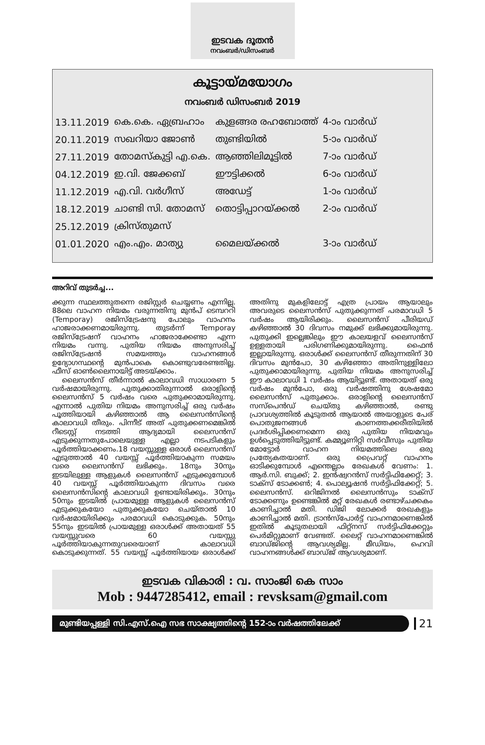ഇടവക ദൂതൻ
നവംബർ/ഡിസംബർ
കൂട്ടായ്മയോഗം
നവംബർ ഡിസംബർ 2019
| 13.11.2019 | കെ.കെ. ഏബ്രഹാം | കുളങ്ങര രഹബോത്ത് | 4-ാം വാർഡ് |
| 20.11.2019 | സഖറിയാ ജോൺ | തുണ്ടിയിൽ | 5-ാം വാർഡ് |
| 27.11.2019 | തോമസ്കുട്ടി എ.കെ. | ആഞ്ഞിലിമൂട്ടിൽ | 7-ാം വാർഡ് |
| 04.12.2019 | ഇ.വി. ജേക്കബ് | ഈട്ടിക്കൽ | 6-ാം വാർഡ് |
| 11.12.2019 | എ.വി. വർഗീസ് | അഡേട്ട് | 1-ാം വാർഡ് |
| 18.12.2019 | ചാണ്ടി സി. തോമസ് | തൊട്ടിപ്പാറയ്ക്കൽ | 2-ാം വാർഡ് |
| 25.12.2019 | ക്രിസ്തുമസ് | | |
| 01.01.2020 | എം.എം. മാത്യു | മൈലയ്ക്കൽ | 3-ാം വാർഡ് |
അറിവ് തുടർച്ച...
ക്കുന്ന സ്ഥലത്തുതന്നെ രജിസ്റ്റർ ചെയ്യണം എന്നില്ല. 88ലെ വാഹന നിയമം വരുന്നതിനു മുൻപ് ടെമ്പററി (Temporay) രജിസ്ട്രേഷനു പോലും വാഹനം ഹാജരാക്കണമായിരുന്നു. തുടർന്ന് Temporay രജിസ്ട്രേഷന് വാഹനം ഹാജരാക്കേണ്ടാ എന്ന നിയമം വന്നു. പുതിയ നിയമം അനുസരിച്ച് രജിസ്ട്രേഷൻ സമയത്തും വാഹനങ്ങൾ ഉദ്യോഗസ്ഥന്റെ മുൻപാകെ കൊണ്ടുവരേണ്ടതില്ല. ഫീസ് ഓൺലൈനായിട്ട് അടയ്ക്കാം.
ലൈസൻസ് തീർന്നാൽ കാലാവധി സാധാരണ 5 വർഷമായിരുന്നു. പുതുക്കാതിരുന്നാൽ ഒരാളിന്റെ ലൈസൻസ് 5 വർഷം വരെ പുതുക്കാമായിരുന്നു. എന്നാൽ പുതിയ നിയമം അനുസരിച്ച് ഒരു വർഷം പൂത്തിയായി കഴിഞ്ഞാൽ ആ ലൈസൻസിന്റെ കാലാവധി തീരും. പിന്നീട് അത് പുതുക്കണമെങ്കിൽ റീടെസ്റ്റ് നടത്തി ആദ്യമായി ലൈസൻസ് എടുക്കുന്നതുപോലെയുള്ള എല്ലാ നടപടികളും പൂർത്തിയാക്കണം.18 വയസ്സുള്ള ഒരാൾ ലൈസൻസ് എടുത്താൽ 40 വയസ്സ് പൂർത്തിയാകുന്ന സമയം വരെ ലൈസൻസ് ലഭിക്കും. 18നും 30നും ഇടയിലുള്ള ആളുകൾ ലൈസൻസ് എടുക്കുമ്പോൾ 40 വയസ്സ് പൂർത്തിയാകുന്ന ദിവസം വരെ ലൈസൻസിന്റെ കാലാവധി ഉണ്ടായിരിക്കും. 30നും 50നും ഇടയിൽ പ്രായമുള്ള ആളുകൾ ലൈസൻസ് എടുക്കുകയോ പുതുക്കുകയോ ചെയ്താൽ 10 വർഷമായിരിക്കും പരമാവധി കൊടുക്കുക. 50നും 55നും ഇടയിൽ പ്രായമുള്ള ഒരാൾക്ക് അതായത് 55 വയസ്സുവരെ 60 വയസ്സു പൂർത്തിയാകുന്നതുവരെയാണ് കാലാവധി കൊടുക്കുന്നത്. 55 വയസ്സ് പൂർത്തിയായ ഒരാൾക്ക് അതിനു മുകളിലോട്ട് എത്ര പ്രായം ആയാലും അവരുടെ ലൈസൻസ് പുതുക്കുന്നത് പരമാവധി 5 വർഷം ആയിരിക്കും. ലൈസൻസ് പീരിയഡ് കഴിഞ്ഞാൽ 30 ദിവസം നമുക്ക് ലഭിക്കുമായിരുന്നു. പുതുക്കി ഇല്ലെങ്കിലും ഈ കാലയളവ് ലൈസൻസ് ഉള്ളതായി പരിഗണിക്കുമായിരുന്നു. ഫൈൻ ഇല്ലായിരുന്നു. ഒരാൾക്ക് ലൈസൻസ് തീരുന്നതിന് 30 ദിവസം മുൻപോ, 30 കഴിഞ്ഞോ അതിനുള്ളിലോ പുതുക്കാമായിരുന്നു. പുതിയ നിയമം അനുസരിച്ച് ഈ കാലാവധി 1 വർഷം ആയിട്ടുണ്ട്. അതായത് ഒരു വർഷം മുൻപോ, ഒരു വർഷത്തിനു ശേഷമോ ലൈസൻസ് പുതുക്കാം. ഒരാളിന്റെ ലൈസൻസ് സസ്പെൻഡ് ചെയ്തു കഴിഞ്ഞാൽ, രണ്ടു പ്രാവശ്യത്തിൽ കൂടുതൽ ആയാൽ അയാളുടെ പേര് പൊതുജനങ്ങൾ കാണത്തക്കരീതിയിൽ പ്രദർശിപ്പിക്കണമെന്ന ഒരു പുതിയ നിയമവും ഉൾപ്പെടുത്തിയിട്ടുണ്ട്. കമ്മ്യൂണിറ്റി സർവീസും പുതിയ മോട്ടോർ വാഹന നിയമത്തിലെ ഒരു പ്രത്യേകതയാണ്. ഒരു പ്രൈവറ്റ് വാഹനം ഓടിക്കുമ്പോൾ എന്തെല്ലാം രേഖകൾ വേണം: 1. ആർ.സി. ബുക്ക്; 2. ഇൻഷ്വറൻസ് സർട്ടിഫിക്കേറ്റ്; 3. ടാക്സ് ടോക്കൺ; 4. പൊല്യൂഷൻ സർട്ടിഫിക്കേറ്റ്; 5. ലൈസൻസ്. ഒറിജിനൽ ലൈസൻസും ടാക്സ് ടോക്കണും ഉണ്ടെങ്കിൽ മറ്റ് രേഖകൾ രണ്ടാഴ്ചക്കകം കാണിച്ചാൽ മതി. ഡിജി ലോക്കർ രേഖകളും കാണിച്ചാൽ മതി. ട്രാൻസ്പോർട്ട് വാഹനമാണെങ്കിൽ ഇതിൽ കൂടുതലായി ഫിറ്റ്നസ് സർട്ടിഫിക്കേറ്റും പെർമിറ്റുമാണ് വേണ്ടത്. ലൈറ്റ് വാഹനമാണെങ്കിൽ ബാഡ്ജിന്റെ ആവശ്യമില്ല. മീഡിയം, ഹെവി വാഹനങ്ങൾക്ക് ബാഡ്ജ് ആവശ്യമാണ്.
ഇടവക വികാരി : വ. സാംജി കെ സാം
Mob : 9447285412, email : revsksam@gmail.com
മുണ്ടിയപ്പള്ളി സി.എസ്.ഐ സഭ സാക്ഷ്യത്തിന്റെ 152-ാം വർഷത്തിലേക്ക്
21